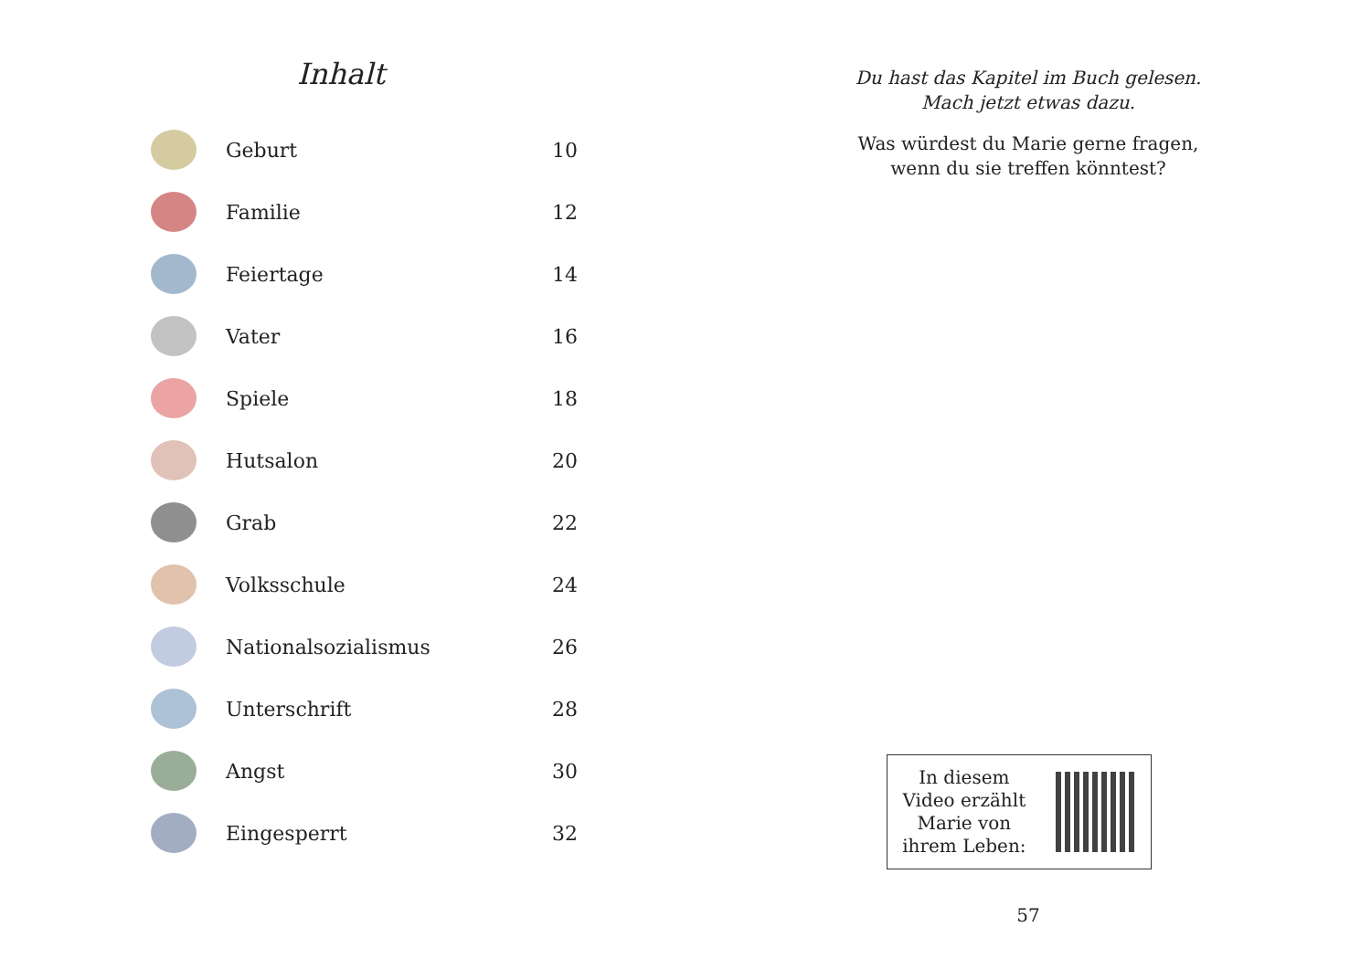Inhalt
| | Geburt | 10 |
| | Familie | 12 |
| | Feiertage | 14 |
| | Vater | 16 |
| | Spiele | 18 |
| | Hutsalon | 20 |
| | Grab | 22 |
| | Volksschule | 24 |
| | Nationalsozialismus | 26 |
| | Unterschrift | 28 |
| | Angst | 30 |
| | Eingesperrt | 32 |
Du hast das Kapitel im Buch gelesen.
Mach jetzt etwas dazu.
Was würdest du Marie gerne fragen,
wenn du sie treffen könntest?
In diesem
Video erzählt
Marie von
ihrem Leben:
57